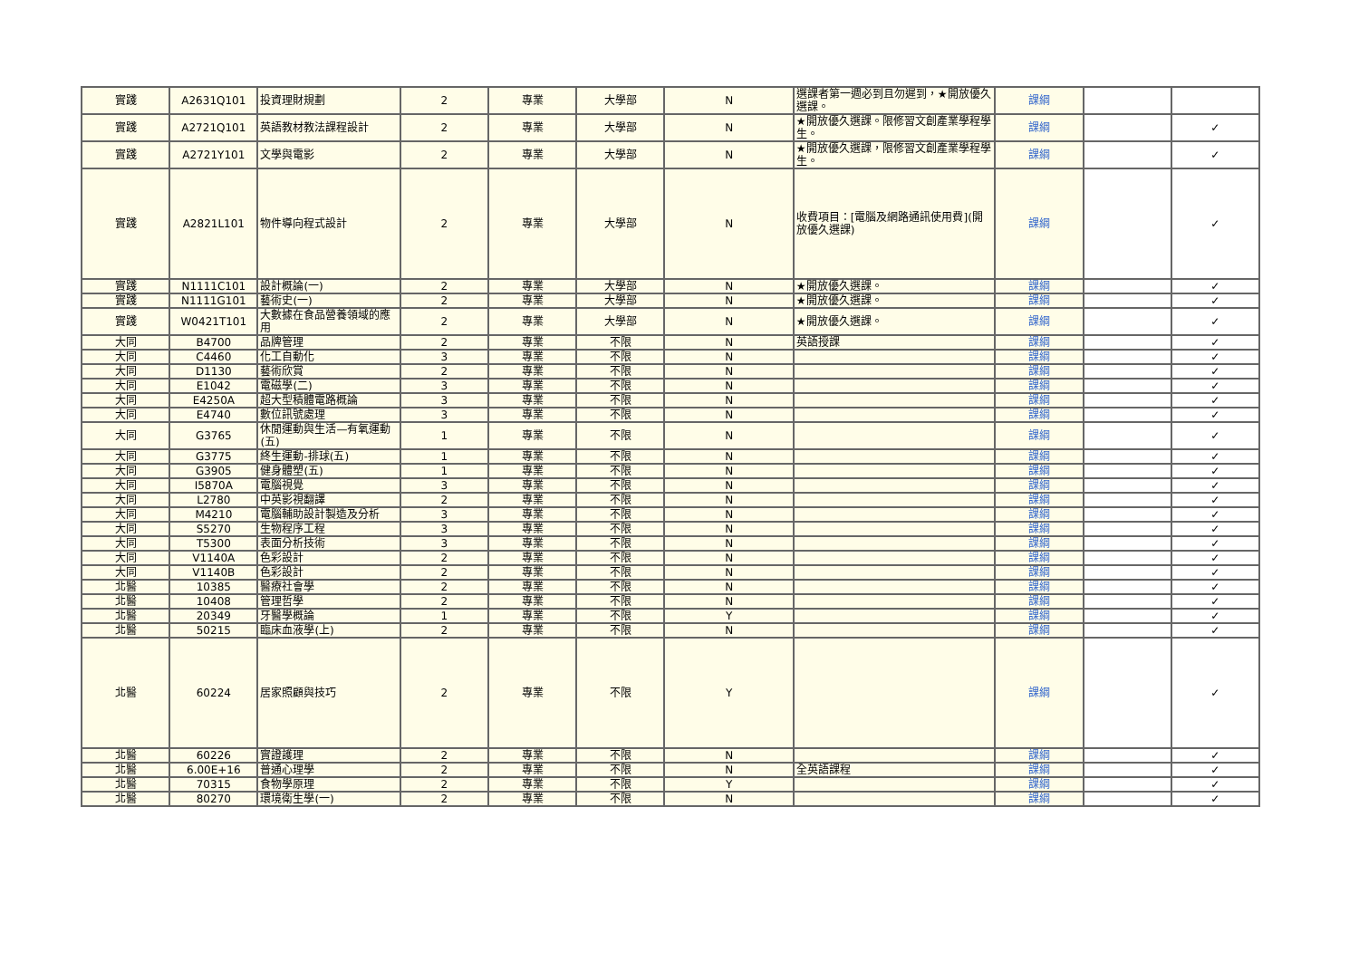| 實踐 | A2631Q101 | 投資理財規劃 | 2 | 專業 | 大學部 | N | 選課者第一週必到且勿遲到，★開放優久選課。 | 課綱 | | |
| 實踐 | A2721Q101 | 英語教材教法課程設計 | 2 | 專業 | 大學部 | N | ★開放優久選課。限修習文創產業學程學生。 | 課綱 | | ✓ |
| 實踐 | A2721Y101 | 文學與電影 | 2 | 專業 | 大學部 | N | ★開放優久選課，限修習文創產業學程學生。 | 課綱 | | ✓ |
| 實踐 | A2821L101 | 物件導向程式設計 | 2 | 專業 | 大學部 | N | 收費項目：[電腦及網路通訊使用費](開放優久選課) | 課綱 | | ✓ |
| 實踐 | N1111C101 | 設計概論(一) | 2 | 專業 | 大學部 | N | ★開放優久選課。 | 課綱 | | ✓ |
| 實踐 | N1111G101 | 藝術史(一) | 2 | 專業 | 大學部 | N | ★開放優久選課。 | 課綱 | | ✓ |
| 實踐 | W0421T101 | 大數據在食品營養領域的應用 | 2 | 專業 | 大學部 | N | ★開放優久選課。 | 課綱 | | ✓ |
| 大同 | B4700 | 品牌管理 | 2 | 專業 | 不限 | N | 英語授課 | 課綱 | | ✓ |
| 大同 | C4460 | 化工自動化 | 3 | 專業 | 不限 | N | | 課綱 | | ✓ |
| 大同 | D1130 | 藝術欣賞 | 2 | 專業 | 不限 | N | | 課綱 | | ✓ |
| 大同 | E1042 | 電磁學(二) | 3 | 專業 | 不限 | N | | 課綱 | | ✓ |
| 大同 | E4250A | 超大型積體電路概論 | 3 | 專業 | 不限 | N | | 課綱 | | ✓ |
| 大同 | E4740 | 數位訊號處理 | 3 | 專業 | 不限 | N | | 課綱 | | ✓ |
| 大同 | G3765 | 休閒運動與生活—有氧運動(五) | 1 | 專業 | 不限 | N | | 課綱 | | ✓ |
| 大同 | G3775 | 終生運動-排球(五) | 1 | 專業 | 不限 | N | | 課綱 | | ✓ |
| 大同 | G3905 | 健身體塑(五) | 1 | 專業 | 不限 | N | | 課綱 | | ✓ |
| 大同 | I5870A | 電腦視覺 | 3 | 專業 | 不限 | N | | 課綱 | | ✓ |
| 大同 | L2780 | 中英影視翻譯 | 2 | 專業 | 不限 | N | | 課綱 | | ✓ |
| 大同 | M4210 | 電腦輔助設計製造及分析 | 3 | 專業 | 不限 | N | | 課綱 | | ✓ |
| 大同 | S5270 | 生物程序工程 | 3 | 專業 | 不限 | N | | 課綱 | | ✓ |
| 大同 | T5300 | 表面分析技術 | 3 | 專業 | 不限 | N | | 課綱 | | ✓ |
| 大同 | V1140A | 色彩設計 | 2 | 專業 | 不限 | N | | 課綱 | | ✓ |
| 大同 | V1140B | 色彩設計 | 2 | 專業 | 不限 | N | | 課綱 | | ✓ |
| 北醫 | 10385 | 醫療社會學 | 2 | 專業 | 不限 | N | | 課綱 | | ✓ |
| 北醫 | 10408 | 管理哲學 | 2 | 專業 | 不限 | N | | 課綱 | | ✓ |
| 北醫 | 20349 | 牙醫學概論 | 1 | 專業 | 不限 | Y | | 課綱 | | ✓ |
| 北醫 | 50215 | 臨床血液學(上) | 2 | 專業 | 不限 | N | | 課綱 | | ✓ |
| 北醫 | 60224 | 居家照顧與技巧 | 2 | 專業 | 不限 | Y | | 課綱 | | ✓ |
| 北醫 | 60226 | 實證護理 | 2 | 專業 | 不限 | N | | 課綱 | | ✓ |
| 北醫 | 6.00E+16 | 普通心理學 | 2 | 專業 | 不限 | N | 全英語課程 | 課綱 | | ✓ |
| 北醫 | 70315 | 食物學原理 | 2 | 專業 | 不限 | Y | | 課綱 | | ✓ |
| 北醫 | 80270 | 環境衛生學(一) | 2 | 專業 | 不限 | N | | 課綱 | | ✓ |